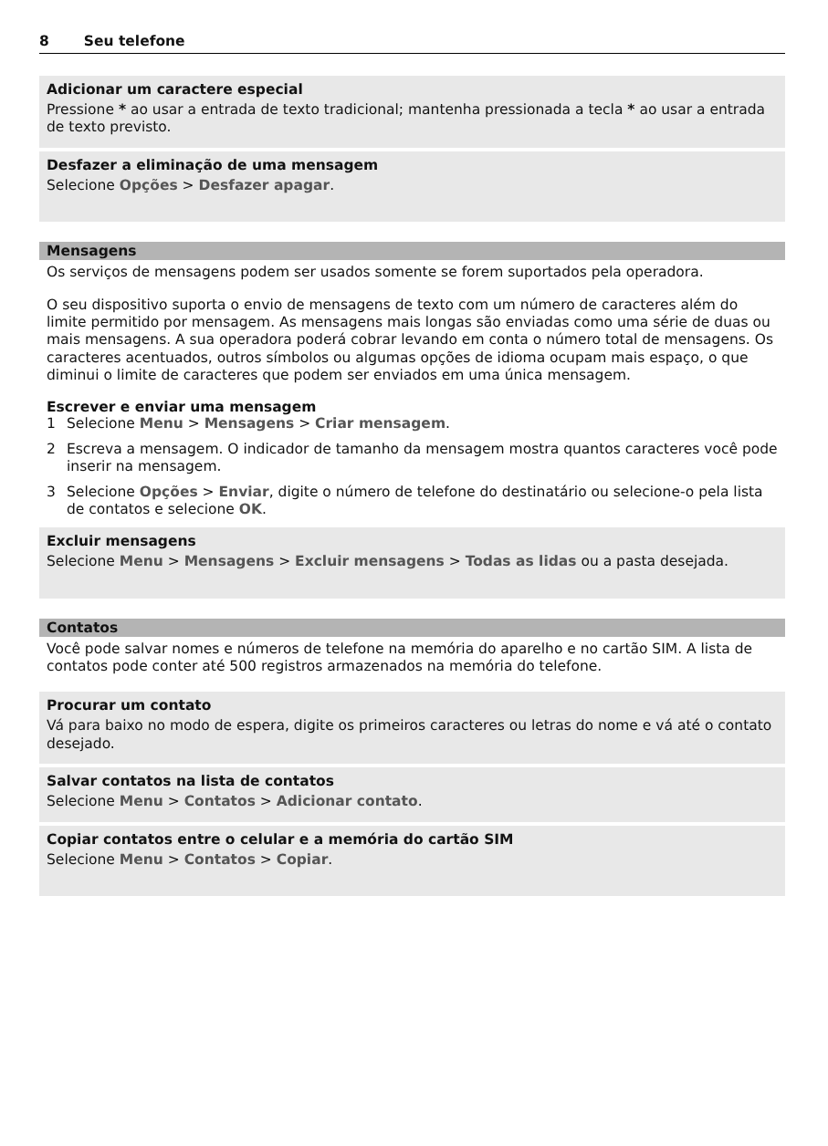8 Seu telefone
Adicionar um caractere especial
Pressione * ao usar a entrada de texto tradicional; mantenha pressionada a tecla * ao usar a entrada de texto previsto.
Desfazer a eliminação de uma mensagem
Selecione Opções > Desfazer apagar.
Mensagens
Os serviços de mensagens podem ser usados somente se forem suportados pela operadora.
O seu dispositivo suporta o envio de mensagens de texto com um número de caracteres além do limite permitido por mensagem. As mensagens mais longas são enviadas como uma série de duas ou mais mensagens. A sua operadora poderá cobrar levando em conta o número total de mensagens. Os caracteres acentuados, outros símbolos ou algumas opções de idioma ocupam mais espaço, o que diminui o limite de caracteres que podem ser enviados em uma única mensagem.
Escrever e enviar uma mensagem
1 Selecione Menu > Mensagens > Criar mensagem.
2 Escreva a mensagem. O indicador de tamanho da mensagem mostra quantos caracteres você pode inserir na mensagem.
3 Selecione Opções > Enviar, digite o número de telefone do destinatário ou selecione-o pela lista de contatos e selecione OK.
Excluir mensagens
Selecione Menu > Mensagens > Excluir mensagens > Todas as lidas ou a pasta desejada.
Contatos
Você pode salvar nomes e números de telefone na memória do aparelho e no cartão SIM. A lista de contatos pode conter até 500 registros armazenados na memória do telefone.
Procurar um contato
Vá para baixo no modo de espera, digite os primeiros caracteres ou letras do nome e vá até o contato desejado.
Salvar contatos na lista de contatos
Selecione Menu > Contatos > Adicionar contato.
Copiar contatos entre o celular e a memória do cartão SIM
Selecione Menu > Contatos > Copiar.